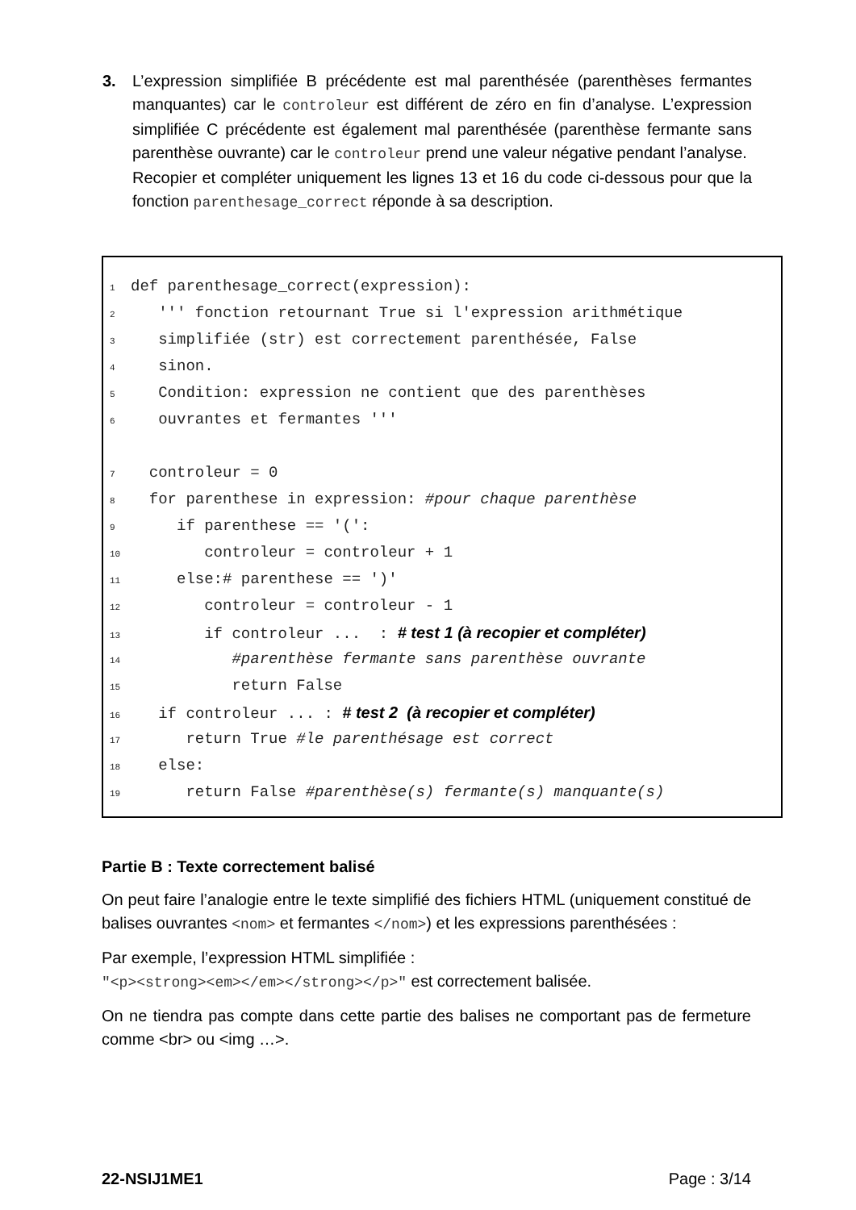3.
L’expression simplifiée B précédente est mal parenthésée (parenthèses fermantes manquantes) car le controleur est différent de zéro en fin d’analyse. L’expression simplifiée C précédente est également mal parenthésée (parenthèse fermante sans parenthèse ouvrante) car le controleur prend une valeur négative pendant l’analyse.
Recopier et compléter uniquement les lignes 13 et 16 du code ci-dessous pour que la fonction parenthesage_correct réponde à sa description.
1 def parenthesage_correct(expression):
2 ''' fonction retournant True si l'expression arithmétique
3 simplifiée (str) est correctement parenthésée, False
4 sinon.
5 Condition: expression ne contient que des parenthèses
6 ouvrantes et fermantes '''
7 controleur = 0
8 for parenthese in expression: #pour chaque parenthèse
9 if parenthese == '(':
10 controleur = controleur + 1
11 else:# parenthese == ')'
12 controleur = controleur - 1
13 if controleur ... : # test 1 (à recopier et compléter)
14 #parenthèse fermante sans parenthèse ouvrante
15 return False
16 if controleur ... : # test 2 (à recopier et compléter)
17 return True #le parenthésage est correct
18 else:
19 return False #parenthèse(s) fermante(s) manquante(s)
Partie B : Texte correctement balisé
On peut faire l’analogie entre le texte simplifié des fichiers HTML (uniquement constitué de balises ouvrantes <nom> et fermantes </nom>) et les expressions parenthésées :
Par exemple, l’expression HTML simplifiée :
"<p><strong><em></em></strong></p>" est correctement balisée.
On ne tiendra pas compte dans cette partie des balises ne comportant pas de fermeture comme <br> ou <img …>.
22-NSIJ1ME1 Page : 3/14